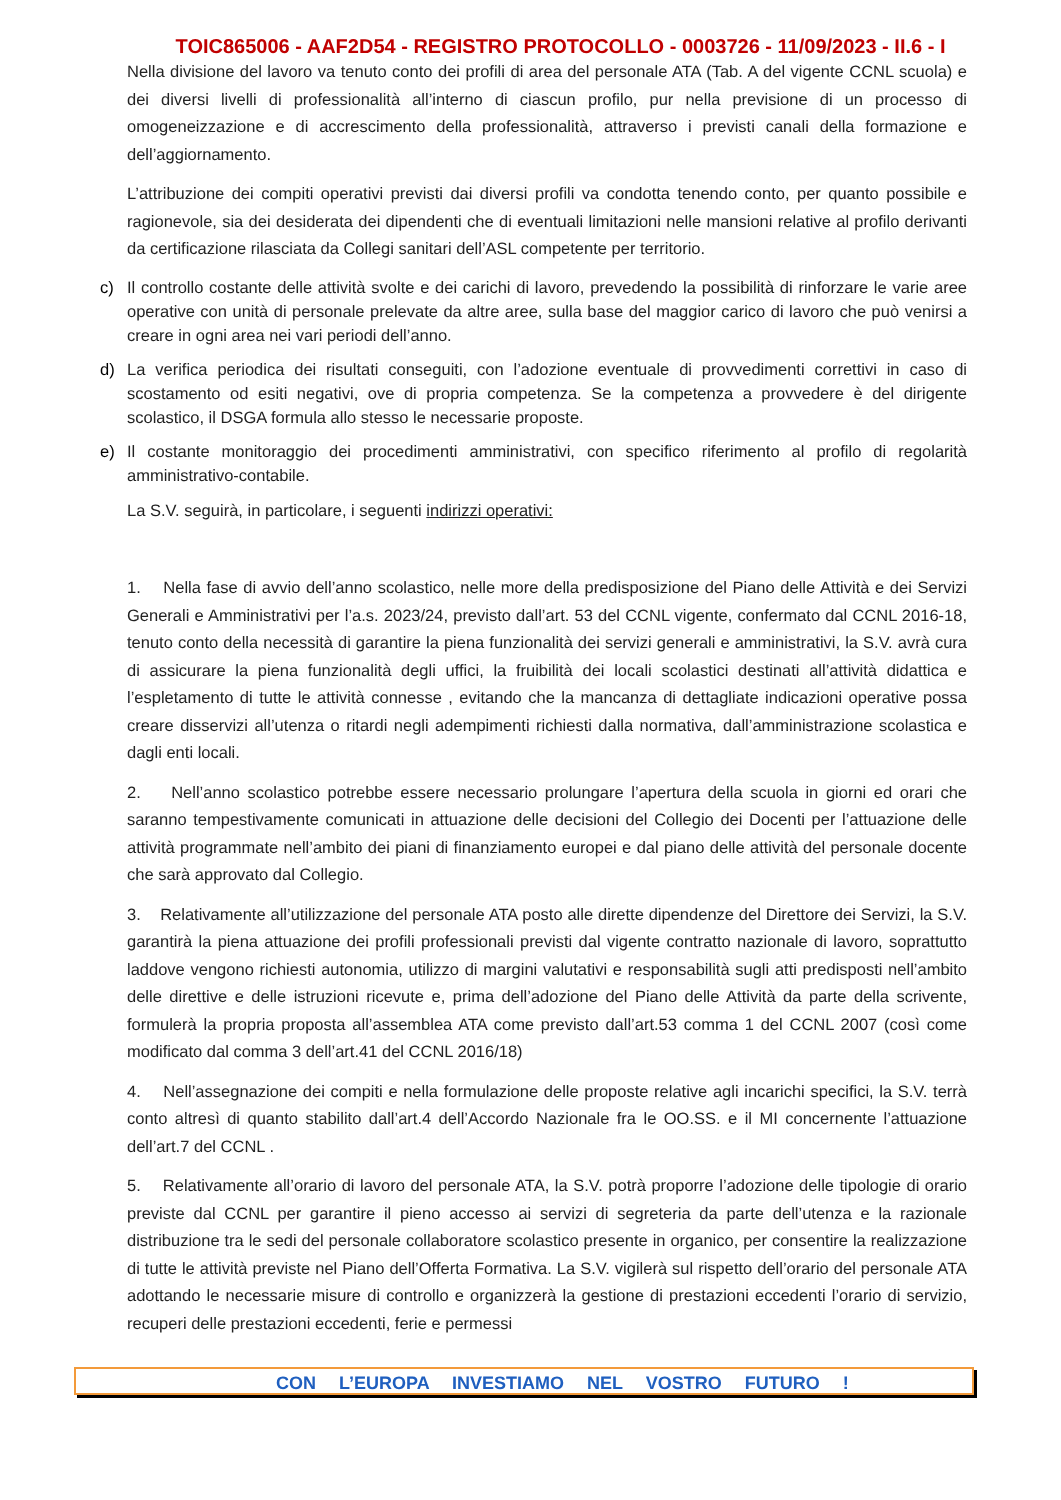TOIC865006 - AAF2D54 - REGISTRO PROTOCOLLO - 0003726 - 11/09/2023 - II.6 - I
Nella divisione del lavoro va tenuto conto dei profili di area del personale ATA (Tab. A del vigente CCNL scuola) e dei diversi livelli di professionalità all’interno di ciascun profilo, pur nella previsione di un processo di omogeneizzazione e di accrescimento della professionalità, attraverso i previsti canali della formazione e dell’aggiornamento.
L’attribuzione dei compiti operativi previsti dai diversi profili va condotta tenendo conto, per quanto possibile e ragionevole, sia dei desiderata dei dipendenti che di eventuali limitazioni nelle mansioni relative al profilo derivanti da certificazione rilasciata da Collegi sanitari dell’ASL competente per territorio.
c) Il controllo costante delle attività svolte e dei carichi di lavoro, prevedendo la possibilità di rinforzare le varie aree operative con unità di personale prelevate da altre aree, sulla base del maggior carico di lavoro che può venirsi a creare in ogni area nei vari periodi dell’anno.
d) La verifica periodica dei risultati conseguiti, con l’adozione eventuale di provvedimenti correttivi in caso di scostamento od esiti negativi, ove di propria competenza. Se la competenza a provvedere è del dirigente scolastico, il DSGA formula allo stesso le necessarie proposte.
e) Il costante monitoraggio dei procedimenti amministrativi, con specifico riferimento al profilo di regolarità amministrativo-contabile.
La S.V. seguirà, in particolare, i seguenti indirizzi operativi:
1. Nella fase di avvio dell’anno scolastico, nelle more della predisposizione del Piano delle Attività e dei Servizi Generali e Amministrativi per l’a.s. 2023/24, previsto dall’art. 53 del CCNL vigente, confermato dal CCNL 2016-18, tenuto conto della necessità di garantire la piena funzionalità dei servizi generali e amministrativi, la S.V. avrà cura di assicurare la piena funzionalità degli uffici, la fruibilità dei locali scolastici destinati all’attività didattica e l’espletamento di tutte le attività connesse , evitando che la mancanza di dettagliate indicazioni operative possa creare disservizi all’utenza o ritardi negli adempimenti richiesti dalla normativa, dall’amministrazione scolastica e dagli enti locali.
2. Nell’anno scolastico potrebbe essere necessario prolungare l’apertura della scuola in giorni ed orari che saranno tempestivamente comunicati in attuazione delle decisioni del Collegio dei Docenti per l’attuazione delle attività programmate nell’ambito dei piani di finanziamento europei e dal piano delle attività del personale docente che sarà approvato dal Collegio.
3. Relativamente all’utilizzazione del personale ATA posto alle dirette dipendenze del Direttore dei Servizi, la S.V. garantirà la piena attuazione dei profili professionali previsti dal vigente contratto nazionale di lavoro, soprattutto laddove vengono richiesti autonomia, utilizzo di margini valutativi e responsabilità sugli atti predisposti nell’ambito delle direttive e delle istruzioni ricevute e, prima dell’adozione del Piano delle Attività da parte della scrivente, formulerà la propria proposta all’assemblea ATA come previsto dall’art.53 comma 1 del CCNL 2007 (così come modificato dal comma 3 dell’art.41 del CCNL 2016/18)
4. Nell’assegnazione dei compiti e nella formulazione delle proposte relative agli incarichi specifici, la S.V. terrà conto altresì di quanto stabilito dall’art.4 dell’Accordo Nazionale fra le OO.SS. e il MI concernente l’attuazione dell’art.7 del CCNL .
5. Relativamente all’orario di lavoro del personale ATA, la S.V. potrà proporre l’adozione delle tipologie di orario previste dal CCNL per garantire il pieno accesso ai servizi di segreteria da parte dell’utenza e la razionale distribuzione tra le sedi del personale collaboratore scolastico presente in organico, per consentire la realizzazione di tutte le attività previste nel Piano dell’Offerta Formativa. La S.V. vigilerà sul rispetto dell’orario del personale ATA adottando le necessarie misure di controllo e organizzerà la gestione di prestazioni eccedenti l’orario di servizio, recuperi delle prestazioni eccedenti, ferie e permessi
CON L’EUROPA INVESTIAMO NEL VOSTRO FUTURO !